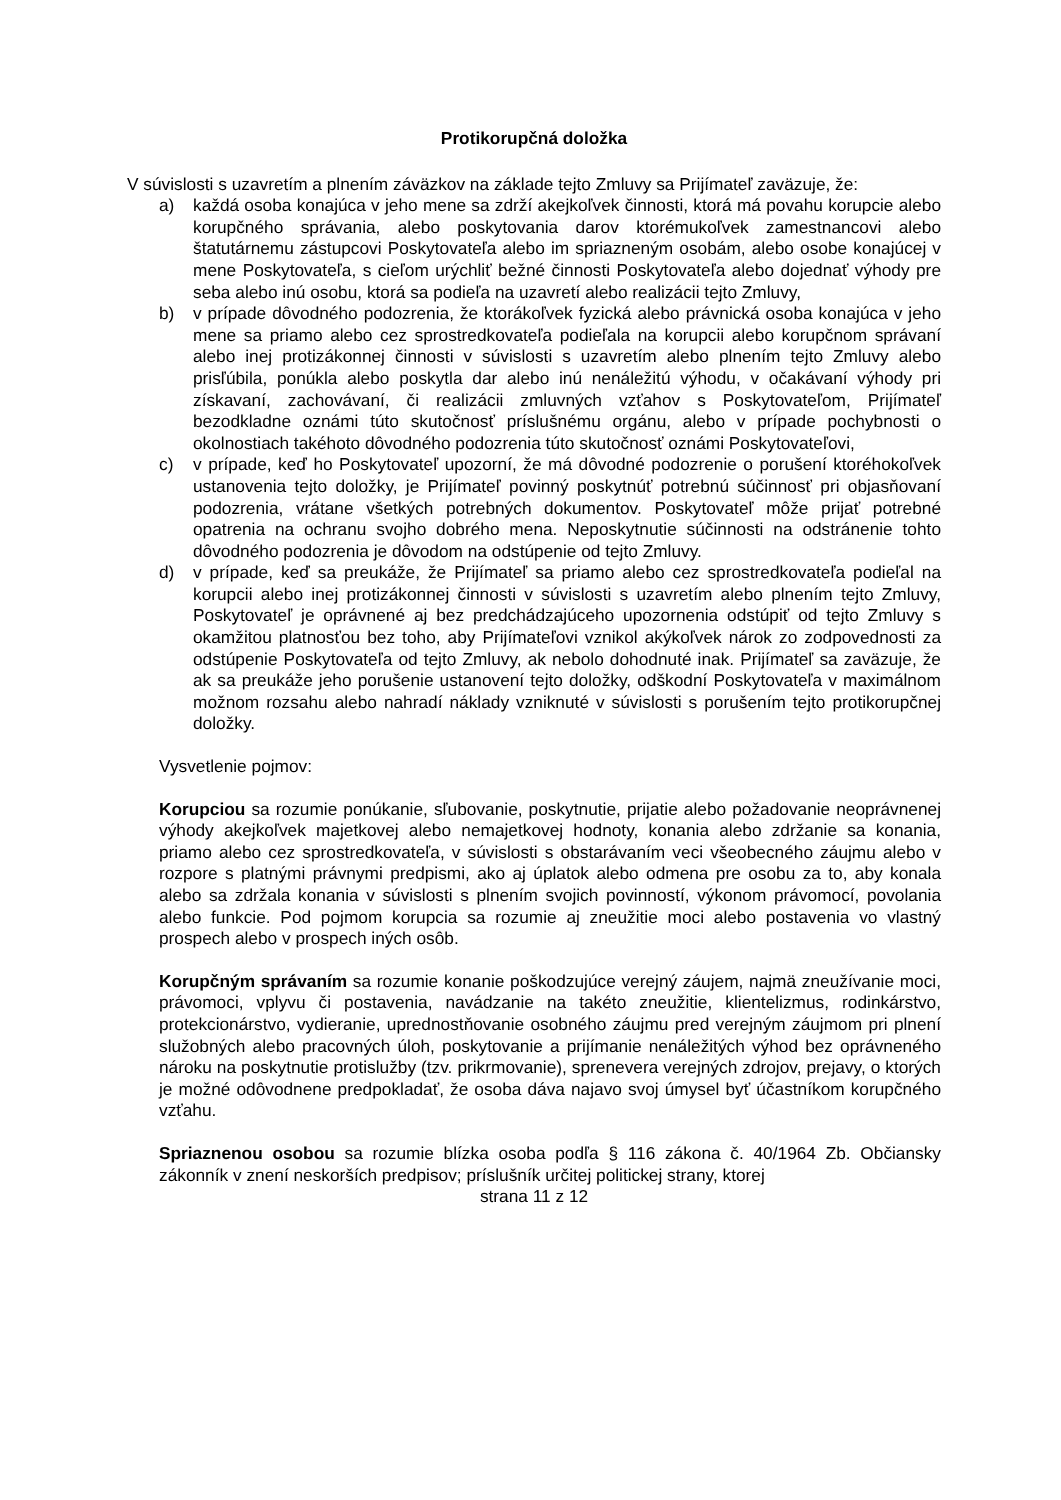Protikorupčná doložka
V súvislosti s uzavretím a plnením záväzkov na základe tejto Zmluvy sa Prijímateľ zaväzuje, že:
a) každá osoba konajúca v jeho mene sa zdrží akejkoľvek činnosti, ktorá má povahu korupcie alebo korupčného správania, alebo poskytovania darov ktorémukoľvek zamestnancovi alebo štatutárnemu zástupcovi Poskytovateľa alebo im spriazneným osobám, alebo osobe konajúcej v mene Poskytovateľa, s cieľom urýchliť bežné činnosti Poskytovateľa alebo dojednať výhody pre seba alebo inú osobu, ktorá sa podieľa na uzavretí alebo realizácii tejto Zmluvy,
b) v prípade dôvodného podozrenia, že ktorákoľvek fyzická alebo právnická osoba konajúca v jeho mene sa priamo alebo cez sprostredkovateľa podieľala na korupcii alebo korupčnom správaní alebo inej protizákonnej činnosti v súvislosti s uzavretím alebo plnením tejto Zmluvy alebo prisľúbila, ponúkla alebo poskytla dar alebo inú nenáležitú výhodu, v očakávaní výhody pri získavaní, zachovávaní, či realizácii zmluvných vzťahov s Poskytovateľom, Prijímateľ bezodkladne oznámi túto skutočnosť príslušnému orgánu, alebo v prípade pochybnosti o okolnostiach takéhoto dôvodného podozrenia túto skutočnosť oznámi Poskytovateľovi,
c) v prípade, keď ho Poskytovateľ upozorní, že má dôvodné podozrenie o porušení ktoréhokoľvek ustanovenia tejto doložky, je Prijímateľ povinný poskytnúť potrebnú súčinnosť pri objasňovaní podozrenia, vrátane všetkých potrebných dokumentov. Poskytovateľ môže prijať potrebné opatrenia na ochranu svojho dobrého mena. Neposkytnutie súčinnosti na odstránenie tohto dôvodného podozrenia je dôvodom na odstúpenie od tejto Zmluvy.
d) v prípade, keď sa preukáže, že Prijímateľ sa priamo alebo cez sprostredkovateľa podieľal na korupcii alebo inej protizákonnej činnosti v súvislosti s uzavretím alebo plnením tejto Zmluvy, Poskytovateľ je oprávnené aj bez predchádzajúceho upozornenia odstúpiť od tejto Zmluvy s okamžitou platnosťou bez toho, aby Prijímateľovi vznikol akýkoľvek nárok zo zodpovednosti za odstúpenie Poskytovateľa od tejto Zmluvy, ak nebolo dohodnuté inak. Prijímateľ sa zaväzuje, že ak sa preukáže jeho porušenie ustanovení tejto doložky, odškodní Poskytovateľa v maximálnom možnom rozsahu alebo nahradí náklady vzniknuté v súvislosti s porušením tejto protikorupčnej doložky.
Vysvetlenie pojmov:
Korupciou sa rozumie ponúkanie, sľubovanie, poskytnutie, prijatie alebo požadovanie neoprávnenej výhody akejkoľvek majetkovej alebo nemajetkovej hodnoty, konania alebo zdržanie sa konania, priamo alebo cez sprostredkovateľa, v súvislosti s obstarávaním veci všeobecného záujmu alebo v rozpore s platnými právnymi predpismi, ako aj úplatok alebo odmena pre osobu za to, aby konala alebo sa zdržala konania v súvislosti s plnením svojich povinností, výkonom právomocí, povolania alebo funkcie. Pod pojmom korupcia sa rozumie aj zneužitie moci alebo postavenia vo vlastný prospech alebo v prospech iných osôb.
Korupčným správaním sa rozumie konanie poškodzujúce verejný záujem, najmä zneužívanie moci, právomoci, vplyvu či postavenia, navádzanie na takéto zneužitie, klientelizmus, rodinkárstvo, protekcionárstvo, vydieranie, uprednostňovanie osobného záujmu pred verejným záujmom pri plnení služobných alebo pracovných úloh, poskytovanie a prijímanie nenáležitých výhod bez oprávneného nároku na poskytnutie protislužby (tzv. prikrmovanie), sprenevera verejných zdrojov, prejavy, o ktorých je možné odôvodnene predpokladať, že osoba dáva najavo svoj úmysel byť účastníkom korupčného vzťahu.
Spriaznenou osobou sa rozumie blízka osoba podľa § 116 zákona č. 40/1964 Zb. Občiansky zákonník v znení neskorších predpisov; príslušník určitej politickej strany, ktorej
strana 11 z 12